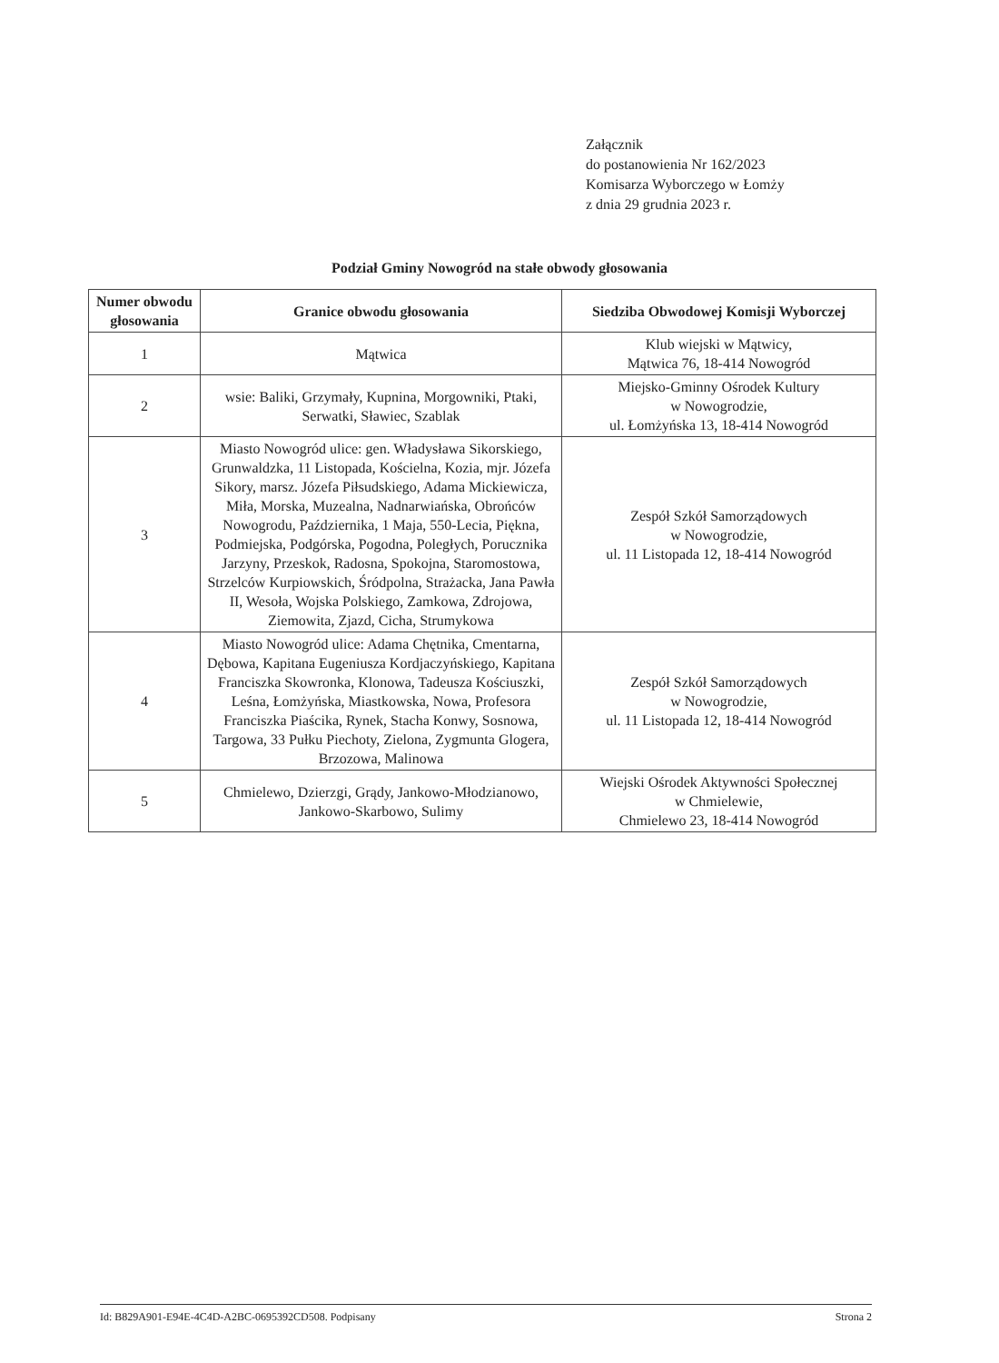Załącznik
do postanowienia Nr 162/2023
Komisarza Wyborczego w Łomży
z dnia 29 grudnia 2023 r.
Podział Gminy Nowogród na stałe obwody głosowania
| Numer obwodu głosowania | Granice obwodu głosowania | Siedziba Obwodowej Komisji Wyborczej |
| --- | --- | --- |
| 1 | Mątwica | Klub wiejski w Mątwicy, Mątwica 76, 18-414 Nowogród |
| 2 | wsie: Baliki, Grzymały, Kupnina, Morgowniki, Ptaki, Serwatki, Sławiec, Szablak | Miejsko-Gminny Ośrodek Kultury w Nowogrodzie, ul. Łomżyńska 13, 18-414 Nowogród |
| 3 | Miasto Nowogród ulice: gen. Władysława Sikorskiego, Grunwaldzka, 11 Listopada, Kościelna, Kozia, mjr. Józefa Sikory, marsz. Józefa Piłsudskiego, Adama Mickiewicza, Miła, Morska, Muzealna, Nadnarwiańska, Obrońców Nowogrodu, Października, 1 Maja, 550-Lecia, Piękna, Podmiejska, Podgórska, Pogodna, Poległych, Porucznika Jarzyny, Przeskok, Radosna, Spokojna, Staromostowa, Strzelców Kurpiowskich, Śródpolna, Strażacka, Jana Pawła II, Wesoła, Wojska Polskiego, Zamkowa, Zdrojowa, Ziemowita, Zjazd, Cicha, Strumykowa | Zespół Szkół Samorządowych w Nowogrodzie, ul. 11 Listopada 12, 18-414 Nowogród |
| 4 | Miasto Nowogród ulice: Adama Chętnika, Cmentarna, Dębowa, Kapitana Eugeniusza Kordjaczyńskiego, Kapitana Franciszka Skowronka, Klonowa, Tadeusza Kościuszki, Leśna, Łomżyńska, Miastkowska, Nowa, Profesora Franciszka Piaścika, Rynek, Stacha Konwy, Sosnowa, Targowa, 33 Pułku Piechoty, Zielona, Zygmunta Glogera, Brzozowa, Malinowa | Zespół Szkół Samorządowych w Nowogrodzie, ul. 11 Listopada 12, 18-414 Nowogród |
| 5 | Chmielewo, Dzierzgi, Grądy, Jankowo-Młodzianowo, Jankowo-Skarbowo, Sulimy | Wiejski Ośrodek Aktywności Społecznej w Chmielewie, Chmielewo 23, 18-414 Nowogród |
Id: B829A901-E94E-4C4D-A2BC-0695392CD508. Podpisany Strona 2